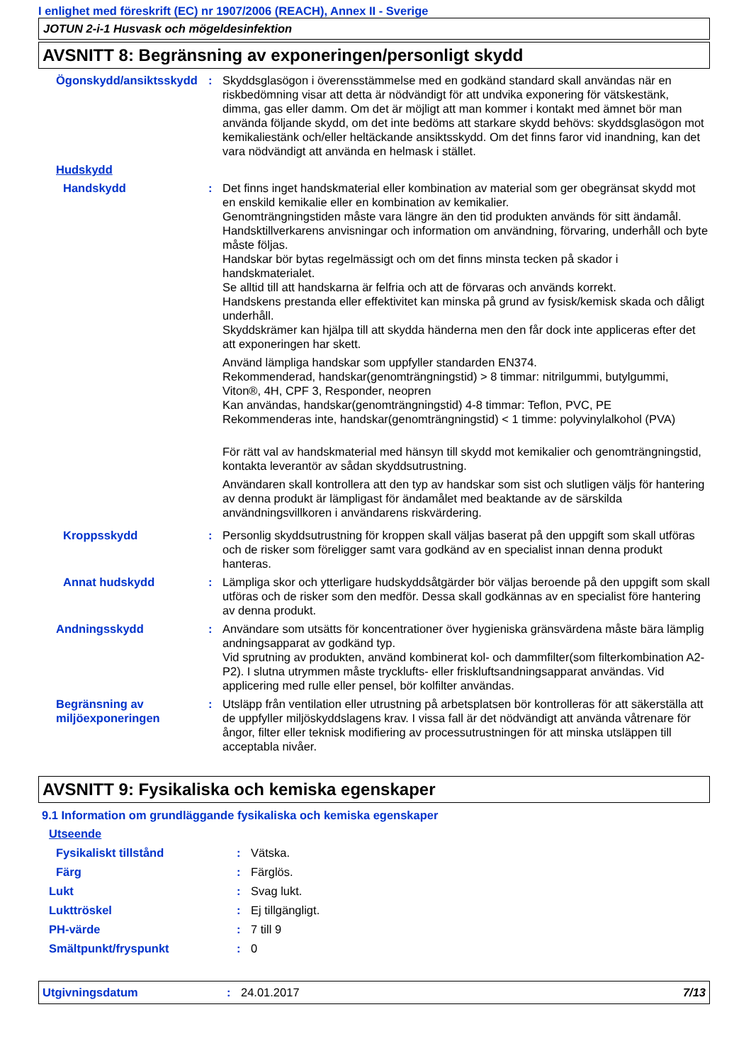I enlighet med föreskrift (EC) nr 1907/2006 (REACH), Annex II - Sverige
JOTUN 2-i-1 Husvask och mögeldesinfektion
AVSNITT 8: Begränsning av exponeringen/personligt skydd
Ögonskydd/ansiktsskydd : Skyddsglasögon i överensstämmelse med en godkänd standard skall användas när en riskbedömning visar att detta är nödvändigt för att undvika exponering för vätskestänk, dimma, gas eller damm. Om det är möjligt att man kommer i kontakt med ämnet bör man använda följande skydd, om det inte bedöms att starkare skydd behövs: skyddsglasögon mot kemikaliestänk och/eller heltäckande ansiktsskydd. Om det finns faror vid inandning, kan det vara nödvändigt att använda en helmask i stället.
Hudskydd
Handskydd : Det finns inget handskmaterial eller kombination av material som ger obegränsat skydd mot en enskild kemikalie eller en kombination av kemikalier.
Genomträngningstiden måste vara längre än den tid produkten används för sitt ändamål.
Handsktillverkarens anvisningar och information om användning, förvaring, underhåll och byte måste följas.
Handskar bör bytas regelmässigt och om det finns minsta tecken på skador i handskmaterialet.
Se alltid till att handskarna är felfria och att de förvaras och används korrekt.
Handskens prestanda eller effektivitet kan minska på grund av fysisk/kemisk skada och dåligt underhåll.
Skyddskrämer kan hjälpa till att skydda händerna men den får dock inte appliceras efter det att exponeringen har skett.
Använd lämpliga handskar som uppfyller standarden EN374.
Rekommenderad, handskar(genomträngningstid) > 8 timmar: nitrilgummi, butylgummi, Viton®, 4H, CPF 3, Responder, neopren
Kan användas, handskar(genomträngningstid) 4-8 timmar: Teflon, PVC, PE
Rekommenderas inte, handskar(genomträngningstid) < 1 timme: polyvinylalkohol (PVA)
För rätt val av handskmaterial med hänsyn till skydd mot kemikalier och genomträngningstid, kontakta leverantör av sådan skyddsutrustning.
Användaren skall kontrollera att den typ av handskar som sist och slutligen väljs för hantering av denna produkt är lämpligast för ändamålet med beaktande av de särskilda användningsvillkoren i användarens riskvärdering.
Kroppsskydd : Personlig skyddsutrustning för kroppen skall väljas baserat på den uppgift som skall utföras och de risker som föreligger samt vara godkänd av en specialist innan denna produkt hanteras.
Annat hudskydd : Lämpliga skor och ytterligare hudskyddsåtgärder bör väljas beroende på den uppgift som skall utföras och de risker som den medför. Dessa skall godkännas av en specialist före hantering av denna produkt.
Andningsskydd : Användare som utsätts för koncentrationer över hygieniska gränsvärdena måste bära lämplig andningsapparat av godkänd typ.
Vid sprutning av produkten, använd kombinerat kol- och dammfilter(som filterkombination A2-P2). I slutna utrymmen måste trycklufts- eller friskluftsandningsapparat användas. Vid applicering med rulle eller pensel, bör kolfilter användas.
Begränsning av miljöexponeringen
: Utsläpp från ventilation eller utrustning på arbetsplatsen bör kontrolleras för att säkerställa att de uppfyller miljöskyddslagens krav. I vissa fall är det nödvändigt att använda våtrenare för ångor, filter eller teknisk modifiering av processutrustningen för att minska utsläppen till acceptabla nivåer.
AVSNITT 9: Fysikaliska och kemiska egenskaper
9.1 Information om grundläggande fysikaliska och kemiska egenskaper
Utseende
Fysikaliskt tillstånd : Vätska.
Färg : Färglös.
Lukt : Svag lukt.
Lukttröskel : Ej tillgängligt.
PH-värde : 7 till 9
Smältpunkt/fryspunkt : 0
Utgivningsdatum : 24.01.2017 7/13